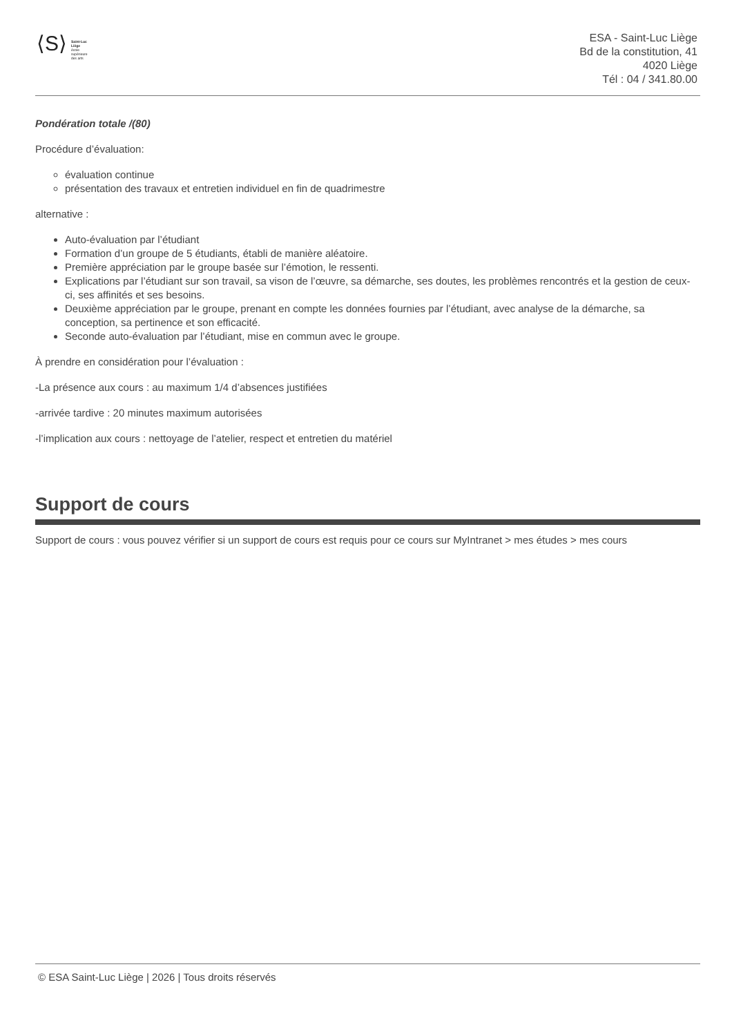⟨S⟩
Saint-Luc
Liège
école
supérieure
des arts
ESA - Saint-Luc Liège
Bd de la constitution, 41
4020 Liège
Tél : 04 / 341.80.00
Pondération totale /(80)
Procédure d’évaluation:
évaluation continue
présentation des travaux et entretien individuel en fin de quadrimestre
alternative :
Auto-évaluation par l’étudiant
Formation d’un groupe de 5 étudiants, établi de manière aléatoire.
Première appréciation par le groupe basée sur l’émotion, le ressenti.
Explications par l’étudiant sur son travail, sa vison de l’œuvre, sa démarche, ses doutes, les problèmes rencontrés et la gestion de ceux-ci, ses affinités et ses besoins.
Deuxième appréciation par le groupe, prenant en compte les données fournies par l’étudiant, avec analyse de la démarche, sa conception, sa pertinence et son efficacité.
Seconde auto-évaluation par l’étudiant, mise en commun avec le groupe.
À prendre en considération pour l’évaluation :
-La présence aux cours : au maximum 1/4 d’absences justifiées
-arrivée tardive : 20 minutes maximum autorisées
-l’implication aux cours : nettoyage de l’atelier, respect et entretien du matériel
Support de cours
Support de cours : vous pouvez vérifier si un support de cours est requis pour ce cours sur MyIntranet > mes études > mes cours
© ESA Saint-Luc Liège | 2026 | Tous droits réservés